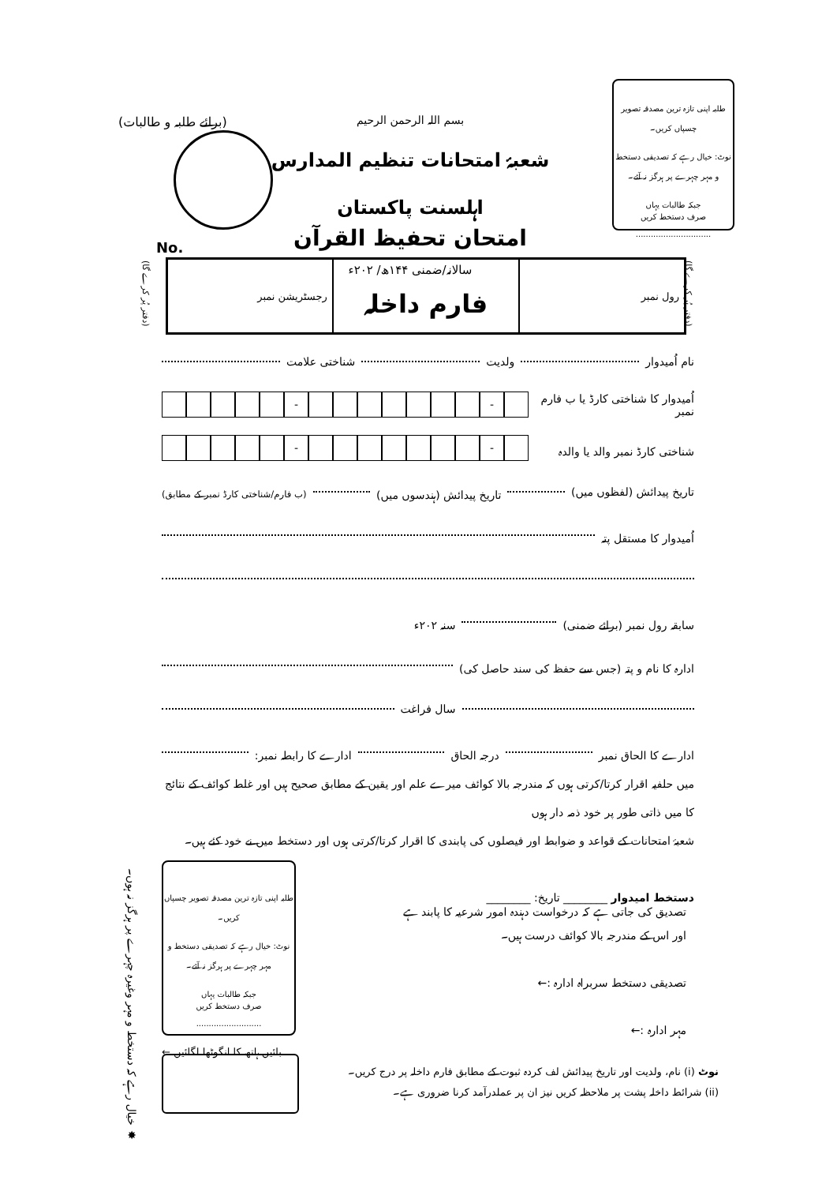طلبہ اپنی تازہ ترین مصدقہ تصویر چسپاں کریں۔
نوٹ: خیال رہے کہ تصدیقی دستخط و مہر چہرے پر ہرگز نہ آئے۔
جبکہ طالبات یہاں
صرف دستخط کریں
..............................
(برائے طلبہ و طالبات)
بسم اللہ الرحمن الرحیم
شعبۂ امتحانات تنظیم المدارس اہلسنت پاکستان
امتحان تحفیظ القرآن
سالانہ/ضمنی ۱۴۴ھ/ ۲۰۲ء
No.
| رول نمبر | فارم داخلہ | رجسٹریشن نمبر |
(دفتر پُر کرے گا)
(دفتر پُر کرے گا)
نام اُمیدوار ولدیت شناختی علامت
اُمیدوار کا شناختی کارڈ یا ب فارم نمبر
- -
شناختی کارڈ نمبر والد یا والدہ
- -
تاریخ پیدائش (لفظوں میں) تاریخ پیدائش (ہندسوں میں) (ب فارم/شناختی کارڈ نمبر کے مطابق)
اُمیدوار کا مستقل پتہ
سابقہ رول نمبر (برائے ضمنی) سنہ ۲۰۲ء
ادارہ کا نام و پتہ (جس سے حفظ کی سند حاصل کی)
سال فراغت
ادارے کا الحاق نمبر درجہ الحاق ادارے کا رابطہ نمبر:
میں حلفیہ اقرار کرتا/کرتی ہوں کہ مندرجہ بالا کوائف میرے علم اور یقین کے مطابق صحیح ہیں اور غلط کوائف کے نتائج کا میں ذاتی طور پر خود ذمہ دار ہوں
شعبۂ امتحانات کے قواعد و ضوابط اور فیصلوں کی پابندی کا اقرار کرتا/کرتی ہوں اور دستخط میں نے خود کئے ہیں۔
دستخط امیدوار ________ تاریخ: ________
تصدیق کی جاتی ہے کہ درخواست دہندہ امور شرعیہ کا پابند ہے
اور اس کے مندرجہ بالا کوائف درست ہیں۔
تصدیقی دستخط سربراہ ادارہ :←
مہر ادارہ :←
طلبہ اپنی تازہ ترین مصدقہ تصویر چسپاں کریں۔
نوٹ: خیال رہے کہ تصدیقی دستخط و مہر چہرے پر ہرگز نہ آئے۔
جبکہ طالبات یہاں
صرف دستخط کریں
..........................
بائیں ہاتھ کا انگوٹھا لگائیں ←
✸ خیال رہے کہ دستخط و مہر وغیرہ چہرے پر ہرگز نہ ہوں۔
نوٹ (i) نام، ولدیت اور تاریخ پیدائش لف کردہ ثبوت کے مطابق فارم داخلہ پر درج کریں۔
(ii) شرائط داخلہ پشت پر ملاحظہ کریں نیز ان پر عملدرآمد کرنا ضروری ہے۔